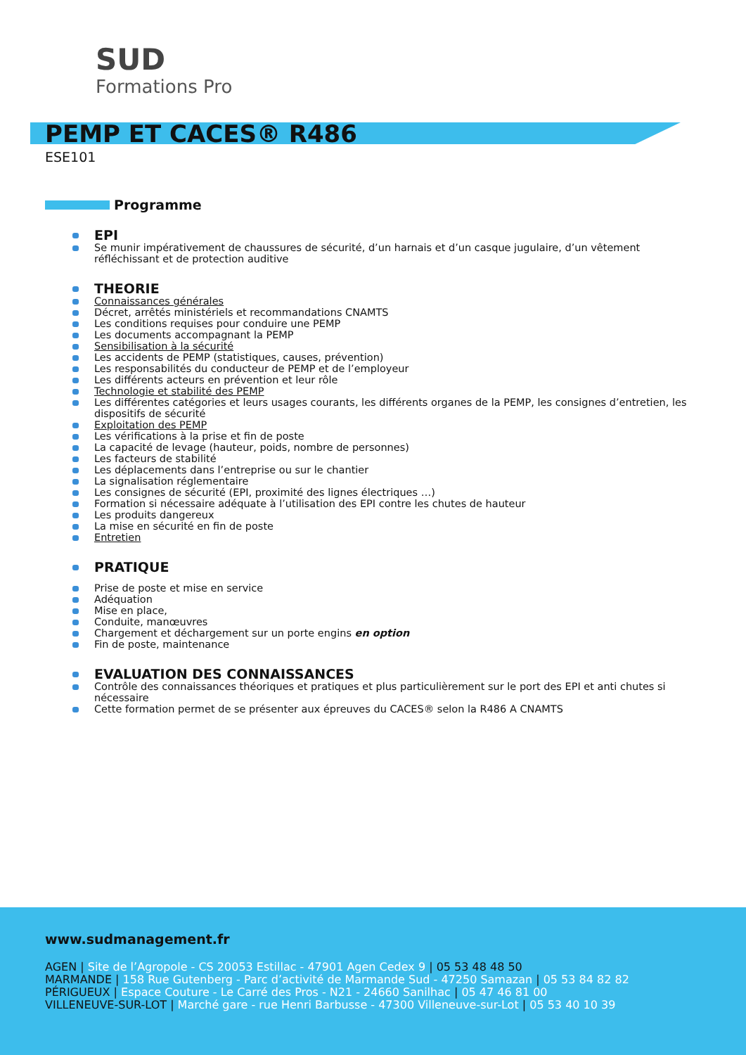SUD
Formations Pro
PEMP ET CACES® R486
ESE101
Programme
EPI
Se munir impérativement de chaussures de sécurité, d’un harnais et d’un casque jugulaire, d’un vêtement réfléchissant et de protection auditive
THEORIE
Connaissances générales
Décret, arrêtés ministériels et recommandations CNAMTS
Les conditions requises pour conduire une PEMP
Les documents accompagnant la PEMP
Sensibilisation à la sécurité
Les accidents de PEMP (statistiques, causes, prévention)
Les responsabilités du conducteur de PEMP et de l’employeur
Les différents acteurs en prévention et leur rôle
Technologie et stabilité des PEMP
Les différentes catégories et leurs usages courants, les différents organes de la PEMP, les consignes d’entretien, les dispositifs de sécurité
Exploitation des PEMP
Les vérifications à la prise et fin de poste
La capacité de levage (hauteur, poids, nombre de personnes)
Les facteurs de stabilité
Les déplacements dans l’entreprise ou sur le chantier
La signalisation réglementaire
Les consignes de sécurité (EPI, proximité des lignes électriques …)
Formation si nécessaire adéquate à l’utilisation des EPI contre les chutes de hauteur
Les produits dangereux
La mise en sécurité en fin de poste
Entretien
PRATIQUE
Prise de poste et mise en service
Adéquation
Mise en place,
Conduite, manœuvres
Chargement et déchargement sur un porte engins en option
Fin de poste, maintenance
EVALUATION DES CONNAISSANCES
Contrôle des connaissances théoriques et pratiques et plus particulièrement sur le port des EPI et anti chutes si nécessaire
Cette formation permet de se présenter aux épreuves du CACES® selon la R486 A CNAMTS
www.sudmanagement.fr
AGEN | Site de l’Agropole - CS 20053 Estillac - 47901 Agen Cedex 9 | 05 53 48 48 50
MARMANDE | 158 Rue Gutenberg - Parc d’activité de Marmande Sud - 47250 Samazan | 05 53 84 82 82
PÉRIGUEUX | Espace Couture - Le Carré des Pros - N21 - 24660 Sanilhac | 05 47 46 81 00
VILLENEUVE-SUR-LOT | Marché gare - rue Henri Barbusse - 47300 Villeneuve-sur-Lot | 05 53 40 10 39